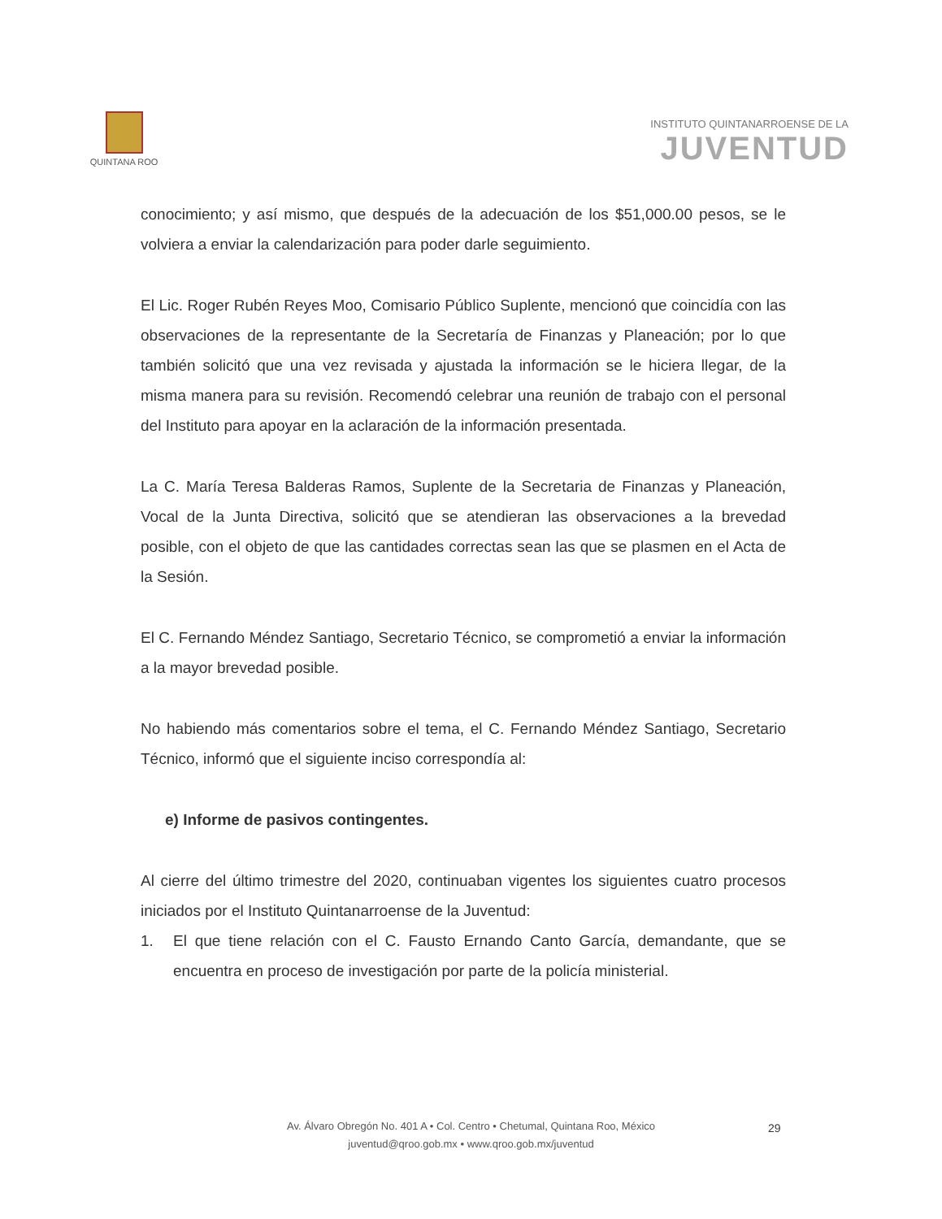QUINTANA ROO
INSTITUTO QUINTANARROENSE DE LA
JUVENTUD
conocimiento; y así mismo, que después de la adecuación de los $51,000.00 pesos, se le volviera a enviar la calendarización para poder darle seguimiento.
El Lic. Roger Rubén Reyes Moo, Comisario Público Suplente, mencionó que coincidía con las observaciones de la representante de la Secretaría de Finanzas y Planeación; por lo que también solicitó que una vez revisada y ajustada la información se le hiciera llegar, de la misma manera para su revisión. Recomendó celebrar una reunión de trabajo con el personal del Instituto para apoyar en la aclaración de la información presentada.
La C. María Teresa Balderas Ramos, Suplente de la Secretaria de Finanzas y Planeación, Vocal de la Junta Directiva, solicitó que se atendieran las observaciones a la brevedad posible, con el objeto de que las cantidades correctas sean las que se plasmen en el Acta de la Sesión.
El C. Fernando Méndez Santiago, Secretario Técnico, se comprometió a enviar la información a la mayor brevedad posible.
No habiendo más comentarios sobre el tema, el C. Fernando Méndez Santiago, Secretario Técnico, informó que el siguiente inciso correspondía al:
e) Informe de pasivos contingentes.
Al cierre del último trimestre del 2020, continuaban vigentes los siguientes cuatro procesos iniciados por el Instituto Quintanarroense de la Juventud:
1. El que tiene relación con el C. Fausto Ernando Canto García, demandante, que se encuentra en proceso de investigación por parte de la policía ministerial.
Av. Álvaro Obregón No. 401 A • Col. Centro • Chetumal, Quintana Roo, México
juventud@qroo.gob.mx • www.qroo.gob.mx/juventud
29